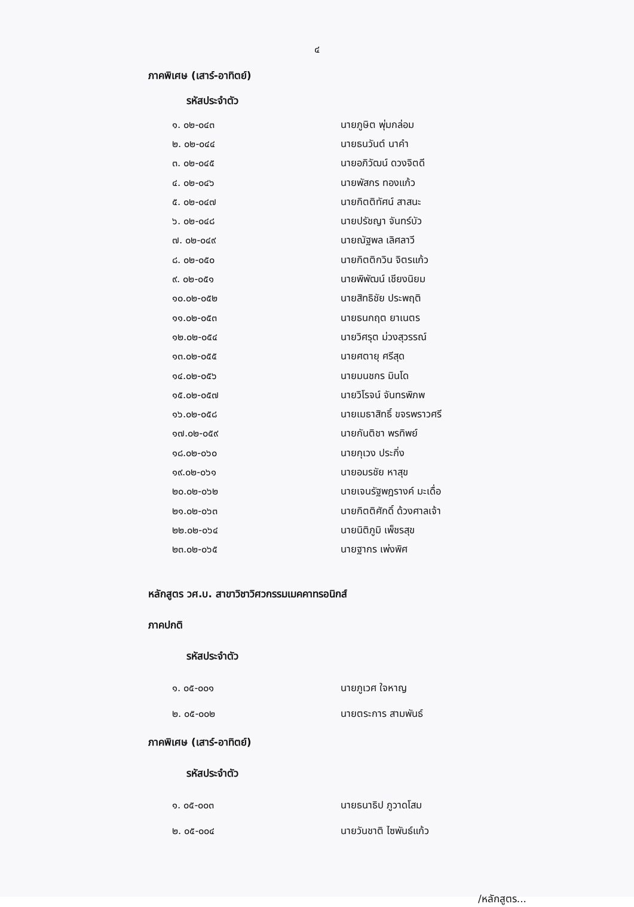๔
ภาคพิเศษ (เสาร์-อาทิตย์)
รหัสประจำตัว
| ๑. ๐๒-๐๔๓ | นายภูษิต พุ่มกล่อม |
| ๒. ๐๒-๐๔๔ | นายธนวันต์ นาคำ |
| ๓. ๐๒-๐๔๕ | นายอภิวัฒน์ ดวงจิตดี |
| ๔. ๐๒-๐๔๖ | นายพัสกร ทองแก้ว |
| ๕. ๐๒-๐๔๗ | นายกิตติทัศน์ สาสนะ |
| ๖. ๐๒-๐๔๘ | นายปรัชญา จันทร์บัว |
| ๗. ๐๒-๐๔๙ | นายณัฐพล เลิศลาวี |
| ๘. ๐๒-๐๕๐ | นายกิตติกวิน จิตรแก้ว |
| ๙. ๐๒-๐๕๑ | นายพิพัฒน์ เชียงนิยม |
| ๑๐.๐๒-๐๕๒ | นายสิทธิชัย ประพฤติ |
| ๑๑.๐๒-๐๕๓ | นายธนกฤต ยาเนตร |
| ๑๒.๐๒-๐๕๔ | นายวิศรุต ม่วงสุวรรณ์ |
| ๑๓.๐๒-๐๕๕ | นายศตายุ ศรีสุด |
| ๑๔.๐๒-๐๕๖ | นายมนชกร มินโด |
| ๑๕.๐๒-๐๕๗ | นายวิโรจน์ จันทรพิภพ |
| ๑๖.๐๒-๐๕๘ | นายเมธาสิทธิ์ ขจรพราวศรี |
| ๑๗.๐๒-๐๕๙ | นายกันติชา พรทิพย์ |
| ๑๘.๐๒-๐๖๐ | นายกุเวง ประกิ่ง |
| ๑๙.๐๒-๐๖๑ | นายอมรชัย หาสุข |
| ๒๐.๐๒-๐๖๒ | นายเจนรัฐพฎรางค์ มะเดื่อ |
| ๒๑.๐๒-๐๖๓ | นายกิตติศักดิ์ ด้วงศาลเจ้า |
| ๒๒.๐๒-๐๖๔ | นายนิติภูมิ เพ็ชรสุข |
| ๒๓.๐๒-๐๖๕ | นายฐากร เพ่งพิศ |
หลักสูตร วศ.บ. สาขาวิชาวิศวกรรมเมคคาทรอนิกส์
ภาคปกติ
รหัสประจำตัว
| ๑. ๐๕-๐๐๑ | นายภูเวศ ใจหาญ |
| ๒. ๐๕-๐๐๒ | นายตระการ สามพันธ์ |
ภาคพิเศษ (เสาร์-อาทิตย์)
รหัสประจำตัว
| ๑. ๐๕-๐๐๓ | นายธนาธิป ภูวาดโสม |
| ๒. ๐๕-๐๐๔ | นายวันชาติ ไซพันธ์แก้ว |
/หลักสูตร...